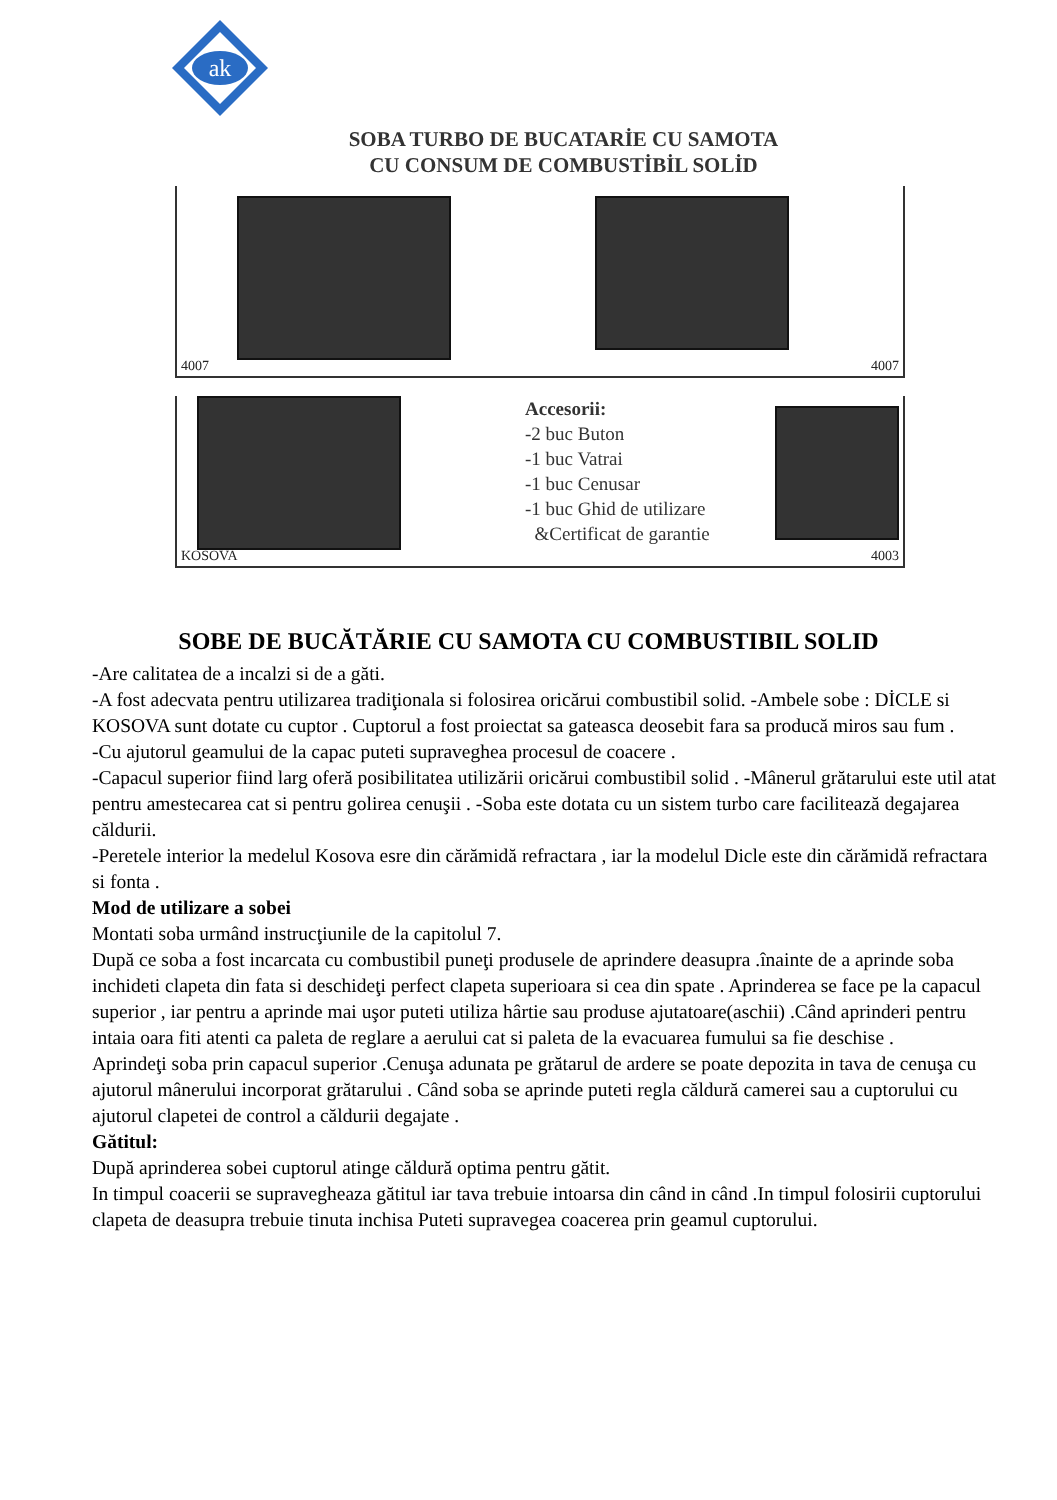ak
SOBA TURBO DE BUCATARİE CU SAMOTA
CU CONSUM DE COMBUSTİBİL SOLİD
4007
4007
KOSOVA
Accesorii:
-2 buc Buton
-1 buc Vatrai
-1 buc Cenusar
-1 buc Ghid de utilizare
&Certificat de garantie
4003
SOBE DE BUCĂTĂRIE CU SAMOTA CU COMBUSTIBIL SOLID
-Are calitatea de a incalzi si de a găti.
-A fost adecvata pentru utilizarea tradiţionala si folosirea oricărui combustibil solid. -Ambele sobe : DİCLE si KOSOVA sunt dotate cu cuptor . Cuptorul a fost proiectat sa gateasca deosebit fara sa producă miros sau fum .
-Cu ajutorul geamului de la capac puteti supraveghea procesul de coacere .
-Capacul superior fiind larg oferă posibilitatea utilizării oricărui combustibil solid . -Mânerul grătarului este util atat pentru amestecarea cat si pentru golirea cenuşii . -Soba este dotata cu un sistem turbo care facilitează degajarea căldurii.
-Peretele interior la medelul Kosova esre din cărămidă refractara , iar la modelul Dicle este din cărămidă refractara si fonta .
Mod de utilizare a sobei
Montati soba urmând instrucţiunile de la capitolul 7.
După ce soba a fost incarcata cu combustibil puneţi produsele de aprindere deasupra .înainte de a aprinde soba inchideti clapeta din fata si deschideţi perfect clapeta superioara si cea din spate . Aprinderea se face pe la capacul superior , iar pentru a aprinde mai uşor puteti utiliza hârtie sau produse ajutatoare(aschii) .Când aprinderi pentru intaia oara fiti atenti ca paleta de reglare a aerului cat si paleta de la evacuarea fumului sa fie deschise .
Aprindeţi soba prin capacul superior .Cenuşa adunata pe grătarul de ardere se poate depozita in tava de cenuşa cu ajutorul mânerului incorporat grătarului . Când soba se aprinde puteti regla căldură camerei sau a cuptorului cu ajutorul clapetei de control a căldurii degajate .
Gătitul:
După aprinderea sobei cuptorul atinge căldură optima pentru gătit.
In timpul coacerii se supravegheaza gătitul iar tava trebuie intoarsa din când in când .In timpul folosirii cuptorului clapeta de deasupra trebuie tinuta inchisa Puteti supravegea coacerea prin geamul cuptorului.